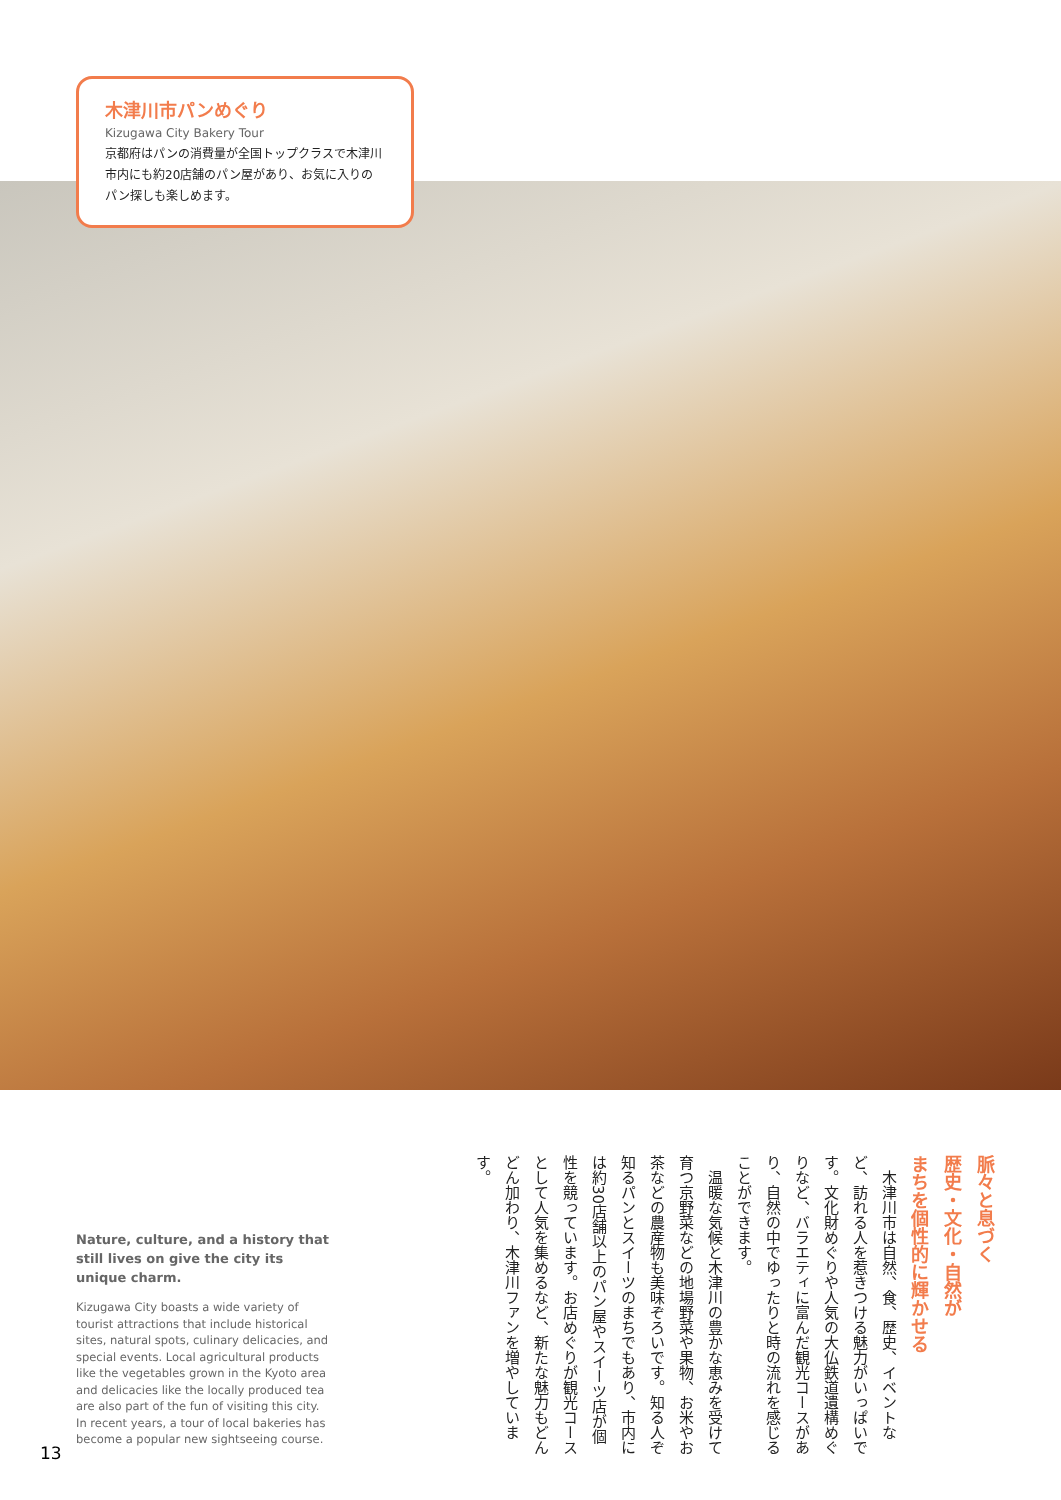木津川市パンめぐり
Kizugawa City Bakery Tour
京都府はパンの消費量が全国トップクラスで木津川市内にも約20店舗のパン屋があり、お気に入りのパン探しも楽しめます。
脈々と息づく
歴史・文化・自然が
まちを個性的に輝かせる
　木津川市は自然、食、歴史、イベントなど、訪れる人を惹きつける魅力がいっぱいです。文化財めぐりや人気の大仏鉄道遺構めぐりなど、バラエティに富んだ観光コースがあり、自然の中でゆったりと時の流れを感じることができます。
　温暖な気候と木津川の豊かな恵みを受けて育つ京野菜などの地場野菜や果物、お米やお茶などの農産物も美味ぞろいです。知る人ぞ知るパンとスイーツのまちでもあり、市内には約30店舗以上のパン屋やスイーツ店が個性を競っています。お店めぐりが観光コースとして人気を集めるなど、新たな魅力もどんどん加わり、木津川ファンを増やしています。
Nature, culture, and a history that still lives on give the city its unique charm.
Kizugawa City boasts a wide variety of tourist attractions that include historical sites, natural spots, culinary delicacies, and special events. Local agricultural products like the vegetables grown in the Kyoto area and delicacies like the locally produced tea are also part of the fun of visiting this city. In recent years, a tour of local bakeries has become a popular new sightseeing course.
13